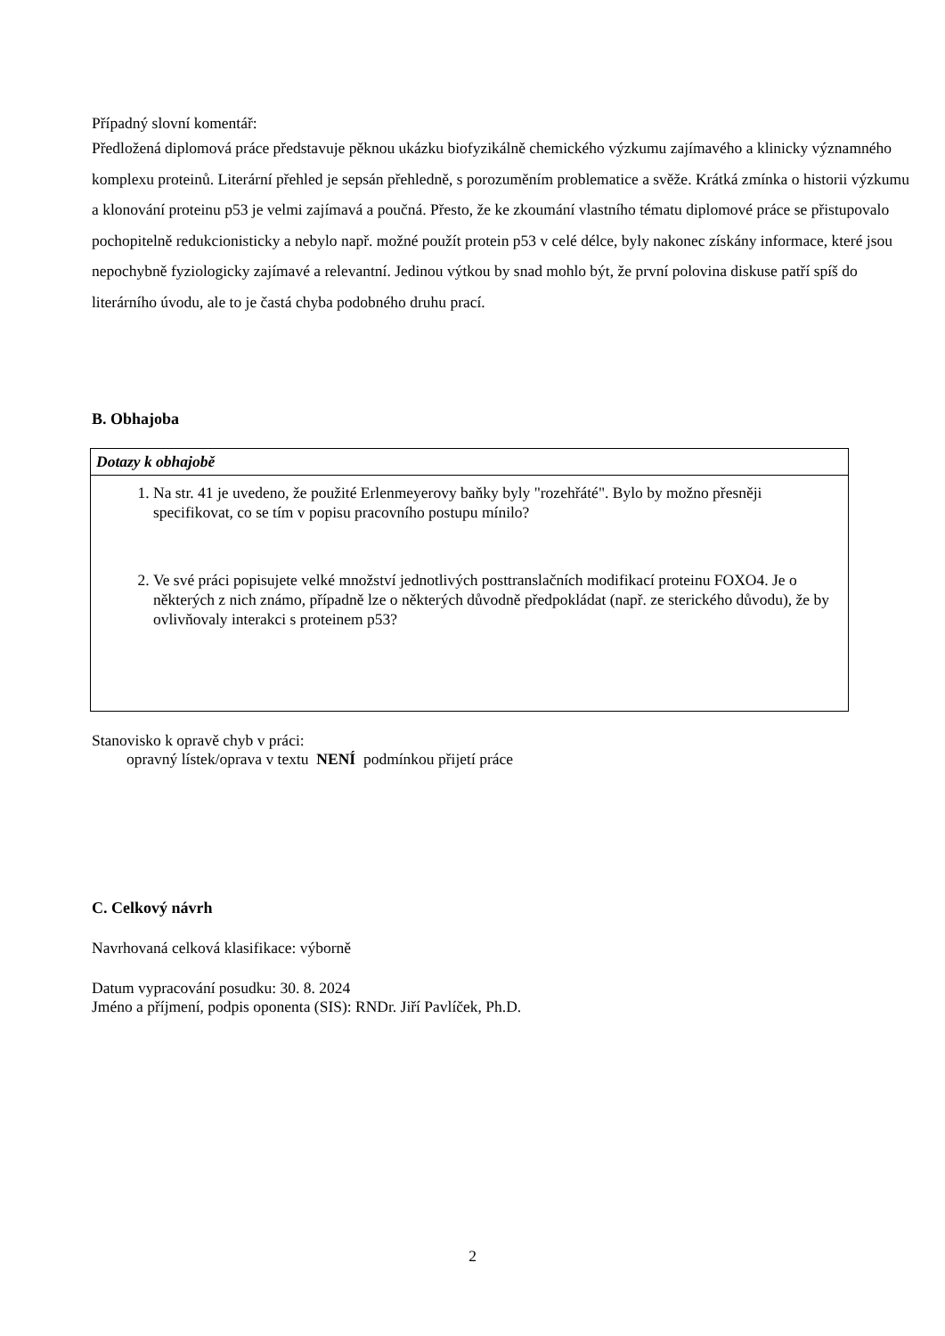Případný slovní komentář:
Předložená diplomová práce představuje pěknou ukázku biofyzikálně chemického výzkumu zajímavého a klinicky významného komplexu proteinů. Literární přehled je sepsán přehledně, s porozuměním problematice a svěže. Krátká zmínka o historii výzkumu a klonování proteinu p53 je velmi zajímavá a poučná. Přesto, že ke zkoumání vlastního tématu diplomové práce se přistupovalo pochopitelně redukcionisticky a nebylo např. možné použít protein p53 v celé délce, byly nakonec získány informace, které jsou nepochybně fyziologicky zajímavé a relevantní. Jedinou výtkou by snad mohlo být, že první polovina diskuse patří spíš do literárního úvodu, ale to je častá chyba podobného druhu prací.
B. Obhajoba
| Dotazy k obhajobě |
| 1. Na str. 41 je uvedeno, že použité Erlenmeyerovy baňky byly "rozehřáté". Bylo by možno přesněji specifikovat, co se tím v popisu pracovního postupu mínilo? 2. Ve své práci popisujete velké množství jednotlivých posttranslačních modifikací proteinu FOXO4. Je o některých z nich známo, případně lze o některých důvodně předpokládat (např. ze sterického důvodu), že by ovlivňovaly interakci s proteinem p53? |
Stanovisko k opravě chyb v práci:
opravný lístek/oprava v textu NENÍ podmínkou přijetí práce
C. Celkový návrh
Navrhovaná celková klasifikace: výborně
Datum vypracování posudku: 30. 8. 2024
Jméno a příjmení, podpis oponenta (SIS): RNDr. Jiří Pavlíček, Ph.D.
2